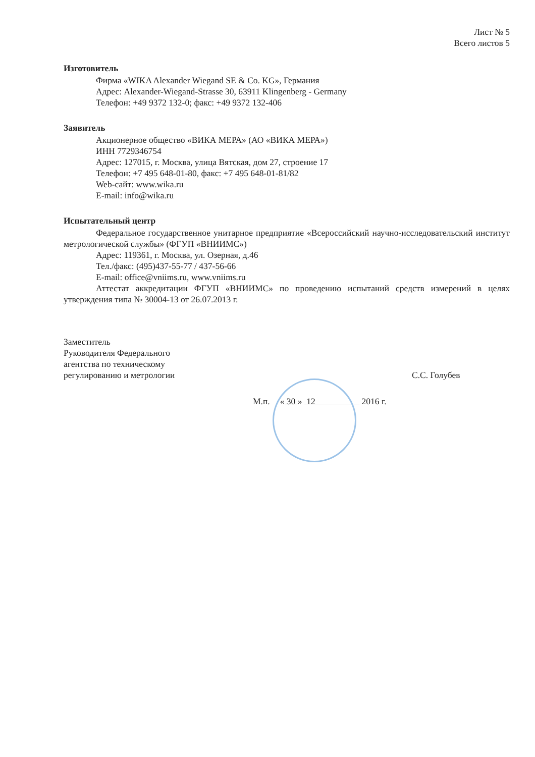Лист № 5
Всего листов 5
Изготовитель
Фирма «WIKA Alexander Wiegand SE & Co. KG», Германия
Адрес: Alexander-Wiegand-Strasse 30, 63911 Klingenberg - Germany
Телефон: +49 9372 132-0; факс: +49 9372 132-406
Заявитель
Акционерное общество «ВИКА МЕРА» (АО «ВИКА МЕРА»)
ИНН 7729346754
Адрес: 127015, г. Москва, улица Вятская, дом 27, строение 17
Телефон: +7 495 648-01-80, факс: +7 495 648-01-81/82
Web-сайт: www.wika.ru
E-mail: info@wika.ru
Испытательный центр
Федеральное государственное унитарное предприятие «Всероссийский научно-исследовательский институт метрологической службы» (ФГУП «ВНИИМС»)
Адрес: 119361, г. Москва, ул. Озерная, д.46
Тел./факс: (495)437-55-77 / 437-56-66
E-mail: office@vniims.ru, www.vniims.ru
Аттестат аккредитации ФГУП «ВНИИМС» по проведению испытаний средств измерений в целях утверждения типа № 30004-13 от 26.07.2013 г.
Заместитель
Руководителя Федерального
агентства по техническому
регулированию и метрологии
С.С. Голубев
М.п. « 30 » 12 2016 г.